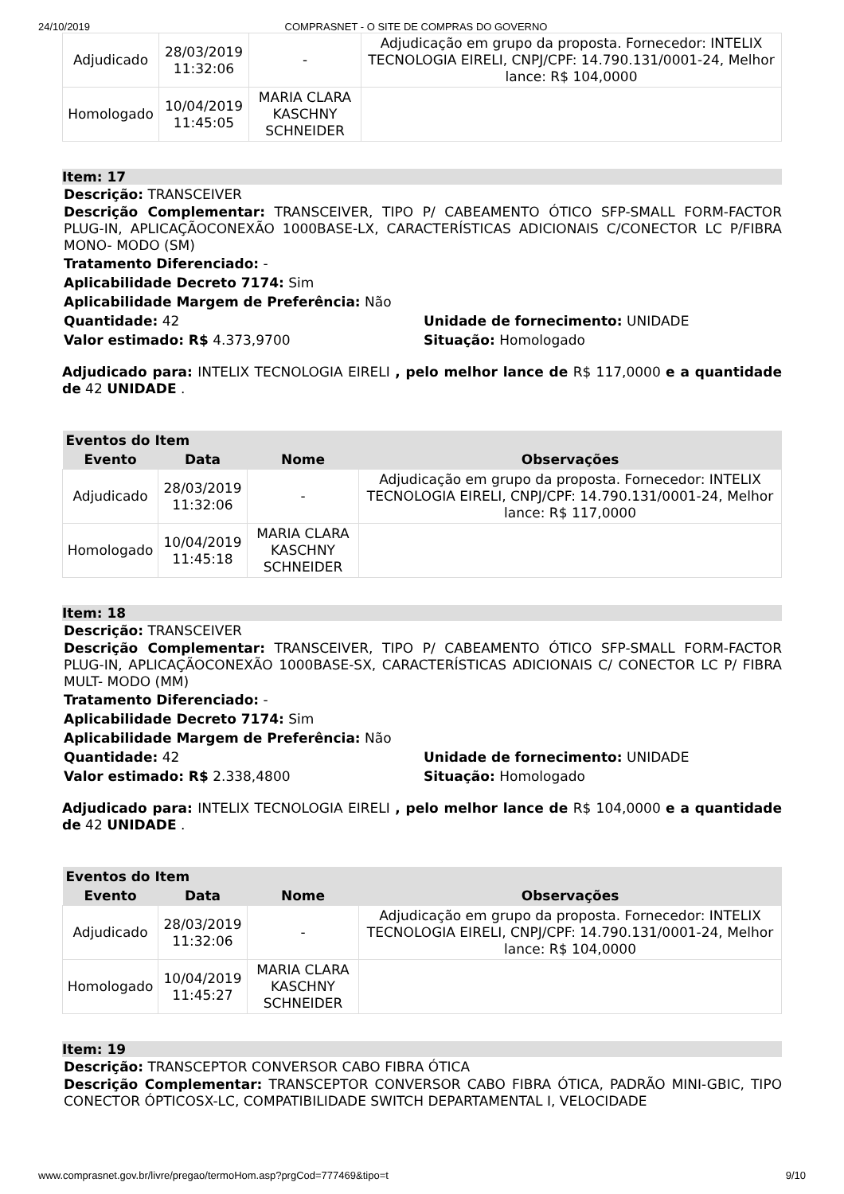24/10/2019 COMPRASNET - O SITE DE COMPRAS DO GOVERNO
| Adjudicado | 28/03/2019 11:32:06 | - | Adjudicação em grupo da proposta. Fornecedor: INTELIX TECNOLOGIA EIRELI, CNPJ/CPF: 14.790.131/0001-24, Melhor lance: R$ 104,0000 |
| Homologado | 10/04/2019 11:45:05 | MARIA CLARA KASCHNY SCHNEIDER | |
Item: 17
Descrição: TRANSCEIVER
Descrição Complementar: TRANSCEIVER, TIPO P/ CABEAMENTO ÓTICO SFP-SMALL FORM-FACTOR PLUG-IN, APLICAÇÃOCONEXÃO 1000BASE-LX, CARACTERÍSTICAS ADICIONAIS C/CONECTOR LC P/FIBRA MONO- MODO (SM)
Tratamento Diferenciado: -
Aplicabilidade Decreto 7174: Sim
Aplicabilidade Margem de Preferência: Não
Quantidade: 42
Valor estimado: R$ 4.373,9700
Unidade de fornecimento: UNIDADE
Situação: Homologado
Adjudicado para: INTELIX TECNOLOGIA EIRELI , pelo melhor lance de R$ 117,0000 e a quantidade de 42 UNIDADE .
| Eventos do Item | | | |
| --- | --- | --- | --- |
| Evento | Data | Nome | Observações |
| Adjudicado | 28/03/2019 11:32:06 | - | Adjudicação em grupo da proposta. Fornecedor: INTELIX TECNOLOGIA EIRELI, CNPJ/CPF: 14.790.131/0001-24, Melhor lance: R$ 117,0000 |
| Homologado | 10/04/2019 11:45:18 | MARIA CLARA KASCHNY SCHNEIDER | |
Item: 18
Descrição: TRANSCEIVER
Descrição Complementar: TRANSCEIVER, TIPO P/ CABEAMENTO ÓTICO SFP-SMALL FORM-FACTOR PLUG-IN, APLICAÇÃOCONEXÃO 1000BASE-SX, CARACTERÍSTICAS ADICIONAIS C/ CONECTOR LC P/ FIBRA MULT- MODO (MM)
Tratamento Diferenciado: -
Aplicabilidade Decreto 7174: Sim
Aplicabilidade Margem de Preferência: Não
Quantidade: 42
Valor estimado: R$ 2.338,4800
Unidade de fornecimento: UNIDADE
Situação: Homologado
Adjudicado para: INTELIX TECNOLOGIA EIRELI , pelo melhor lance de R$ 104,0000 e a quantidade de 42 UNIDADE .
| Eventos do Item | | | |
| --- | --- | --- | --- |
| Evento | Data | Nome | Observações |
| Adjudicado | 28/03/2019 11:32:06 | - | Adjudicação em grupo da proposta. Fornecedor: INTELIX TECNOLOGIA EIRELI, CNPJ/CPF: 14.790.131/0001-24, Melhor lance: R$ 104,0000 |
| Homologado | 10/04/2019 11:45:27 | MARIA CLARA KASCHNY SCHNEIDER | |
Item: 19
Descrição: TRANSCEPTOR CONVERSOR CABO FIBRA ÓTICA
Descrição Complementar: TRANSCEPTOR CONVERSOR CABO FIBRA ÓTICA, PADRÃO MINI-GBIC, TIPO CONECTOR ÓPTICOSX-LC, COMPATIBILIDADE SWITCH DEPARTAMENTAL I, VELOCIDADE
www.comprasnet.gov.br/livre/pregao/termoHom.asp?prgCod=777469&tipo=t 9/10